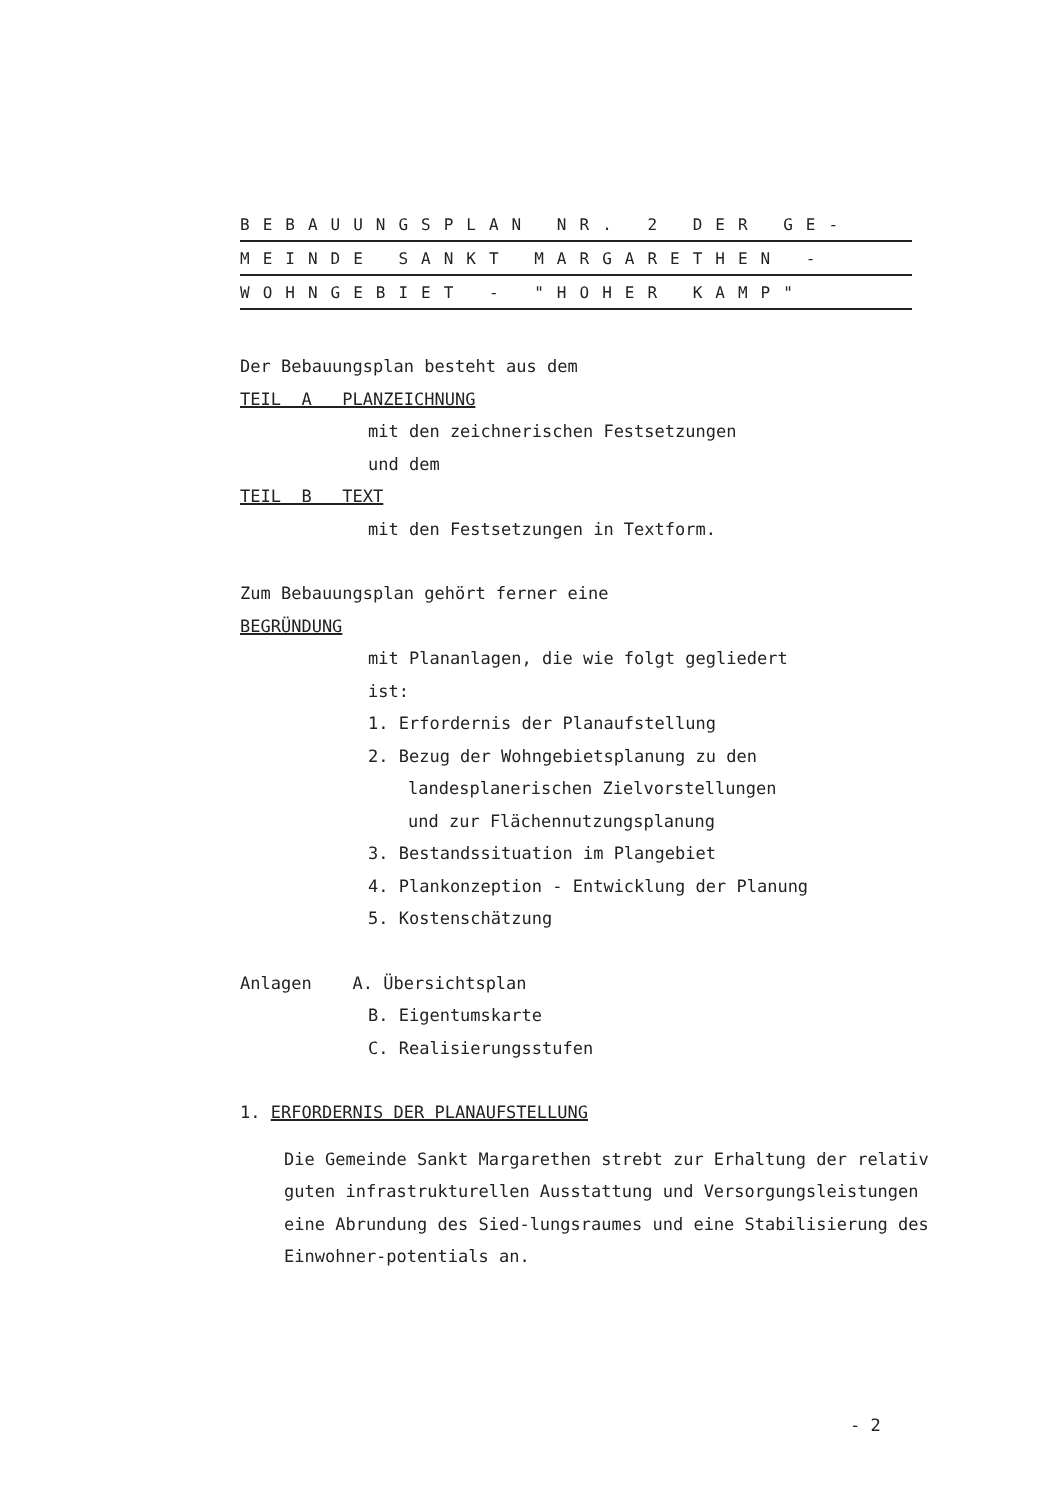BEBAUUNGSPLAN NR. 2 DER GE-
MEINDE SANKT MARGARETHEN -
WOHNGEBIET - "HOHER KAMP"
Der Bebauungsplan besteht aus dem
TEIL A PLANZEICHNUNG
mit den zeichnerischen Festsetzungen
und dem
TEIL B TEXT
mit den Festsetzungen in Textform.
Zum Bebauungsplan gehört ferner eine
BEGRÜNDUNG
mit Plananlagen, die wie folgt gegliedert
ist:
1. Erfordernis der Planaufstellung
2. Bezug der Wohngebietsplanung zu den
landesplanerischen Zielvorstellungen
und zur Flächennutzungsplanung
3. Bestandssituation im Plangebiet
4. Plankonzeption - Entwicklung der Planung
5. Kostenschätzung
Anlagen A. Übersichtsplan
B. Eigentumskarte
C. Realisierungsstufen
1. ERFORDERNIS DER PLANAUFSTELLUNG
Die Gemeinde Sankt Margarethen strebt zur Erhaltung der relativ guten infrastrukturellen Ausstattung und Versorgungsleistungen eine Abrundung des Sied-lungsraumes und eine Stabilisierung des Einwohner-potentials an.
- 2